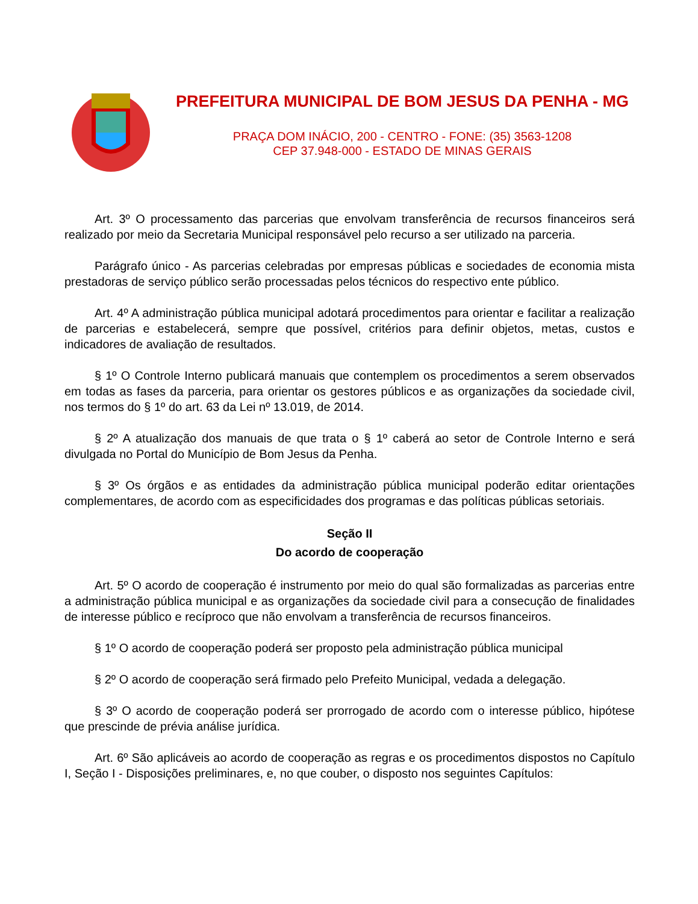PREFEITURA MUNICIPAL DE BOM JESUS DA PENHA - MG
PRAÇA DOM INÁCIO, 200 - CENTRO - FONE: (35) 3563-1208
CEP 37.948-000 - ESTADO DE MINAS GERAIS
Art. 3º O processamento das parcerias que envolvam transferência de recursos financeiros será realizado por meio da Secretaria Municipal responsável pelo recurso a ser utilizado na parceria.
Parágrafo único - As parcerias celebradas por empresas públicas e sociedades de economia mista prestadoras de serviço público serão processadas pelos técnicos do respectivo ente público.
Art. 4º A administração pública municipal adotará procedimentos para orientar e facilitar a realização de parcerias e estabelecerá, sempre que possível, critérios para definir objetos, metas, custos e indicadores de avaliação de resultados.
§ 1º O Controle Interno publicará manuais que contemplem os procedimentos a serem observados em todas as fases da parceria, para orientar os gestores públicos e as organizações da sociedade civil, nos termos do § 1º do art. 63 da Lei nº 13.019, de 2014.
§ 2º A atualização dos manuais de que trata o § 1º caberá ao setor de Controle Interno e será divulgada no Portal do Município de Bom Jesus da Penha.
§ 3º Os órgãos e as entidades da administração pública municipal poderão editar orientações complementares, de acordo com as especificidades dos programas e das políticas públicas setoriais.
Seção II
Do acordo de cooperação
Art. 5º O acordo de cooperação é instrumento por meio do qual são formalizadas as parcerias entre a administração pública municipal e as organizações da sociedade civil para a consecução de finalidades de interesse público e recíproco que não envolvam a transferência de recursos financeiros.
§ 1º O acordo de cooperação poderá ser proposto pela administração pública municipal
§ 2º O acordo de cooperação será firmado pelo Prefeito Municipal, vedada a delegação.
§ 3º O acordo de cooperação poderá ser prorrogado de acordo com o interesse público, hipótese que prescinde de prévia análise jurídica.
Art. 6º São aplicáveis ao acordo de cooperação as regras e os procedimentos dispostos no Capítulo I, Seção I - Disposições preliminares, e, no que couber, o disposto nos seguintes Capítulos: